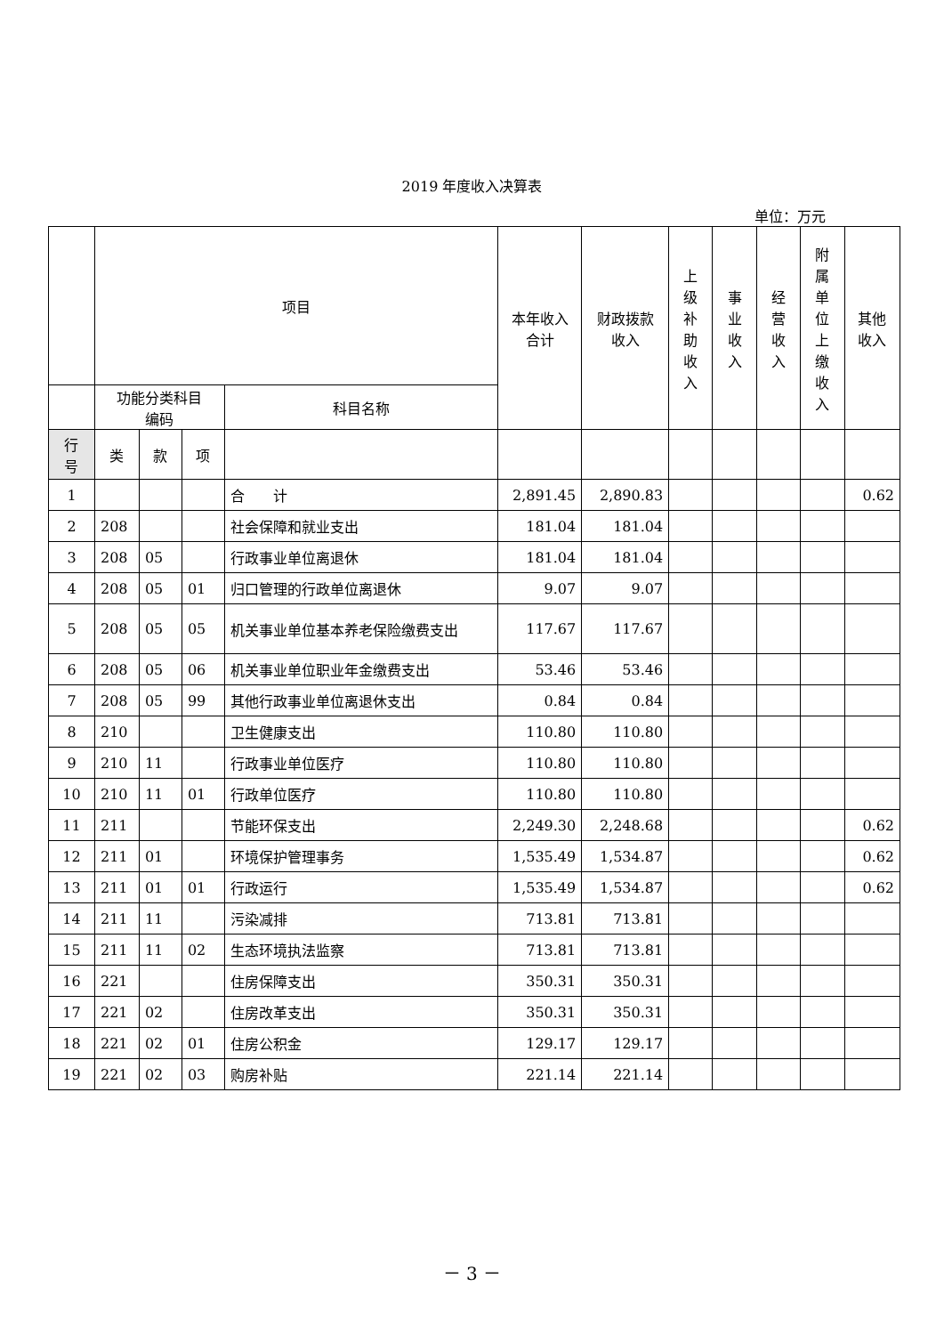2019 年度收入决算表
单位：万元
| | 项目 | | | | 本年收入 合计 | 财政拨款 收入 | 上 级 补 助 收 入 | 事 业 收 入 | 经 营 收 入 | 附 属 单 位 上 缴 收 入 | 其他 收入 |
| --- | --- | --- | --- | --- | --- | --- | --- | --- | --- | --- | --- |
| | 功能分类科目 编码 | | | 科目名称 | | | | | | | |
| 行 号 | 类 | 款 | 项 | | | | | | | | |
| 1 | | | | 合 计 | 2,891.45 | 2,890.83 | | | | | 0.62 |
| 2 | 208 | | | 社会保障和就业支出 | 181.04 | 181.04 | | | | | |
| 3 | 208 | 05 | | 行政事业单位离退休 | 181.04 | 181.04 | | | | | |
| 4 | 208 | 05 | 01 | 归口管理的行政单位离退休 | 9.07 | 9.07 | | | | | |
| 5 | 208 | 05 | 05 | 机关事业单位基本养老保险缴费支出 | 117.67 | 117.67 | | | | | |
| 6 | 208 | 05 | 06 | 机关事业单位职业年金缴费支出 | 53.46 | 53.46 | | | | | |
| 7 | 208 | 05 | 99 | 其他行政事业单位离退休支出 | 0.84 | 0.84 | | | | | |
| 8 | 210 | | | 卫生健康支出 | 110.80 | 110.80 | | | | | |
| 9 | 210 | 11 | | 行政事业单位医疗 | 110.80 | 110.80 | | | | | |
| 10 | 210 | 11 | 01 | 行政单位医疗 | 110.80 | 110.80 | | | | | |
| 11 | 211 | | | 节能环保支出 | 2,249.30 | 2,248.68 | | | | | 0.62 |
| 12 | 211 | 01 | | 环境保护管理事务 | 1,535.49 | 1,534.87 | | | | | 0.62 |
| 13 | 211 | 01 | 01 | 行政运行 | 1,535.49 | 1,534.87 | | | | | 0.62 |
| 14 | 211 | 11 | | 污染减排 | 713.81 | 713.81 | | | | | |
| 15 | 211 | 11 | 02 | 生态环境执法监察 | 713.81 | 713.81 | | | | | |
| 16 | 221 | | | 住房保障支出 | 350.31 | 350.31 | | | | | |
| 17 | 221 | 02 | | 住房改革支出 | 350.31 | 350.31 | | | | | |
| 18 | 221 | 02 | 01 | 住房公积金 | 129.17 | 129.17 | | | | | |
| 19 | 221 | 02 | 03 | 购房补贴 | 221.14 | 221.14 | | | | | |
－ 3 －